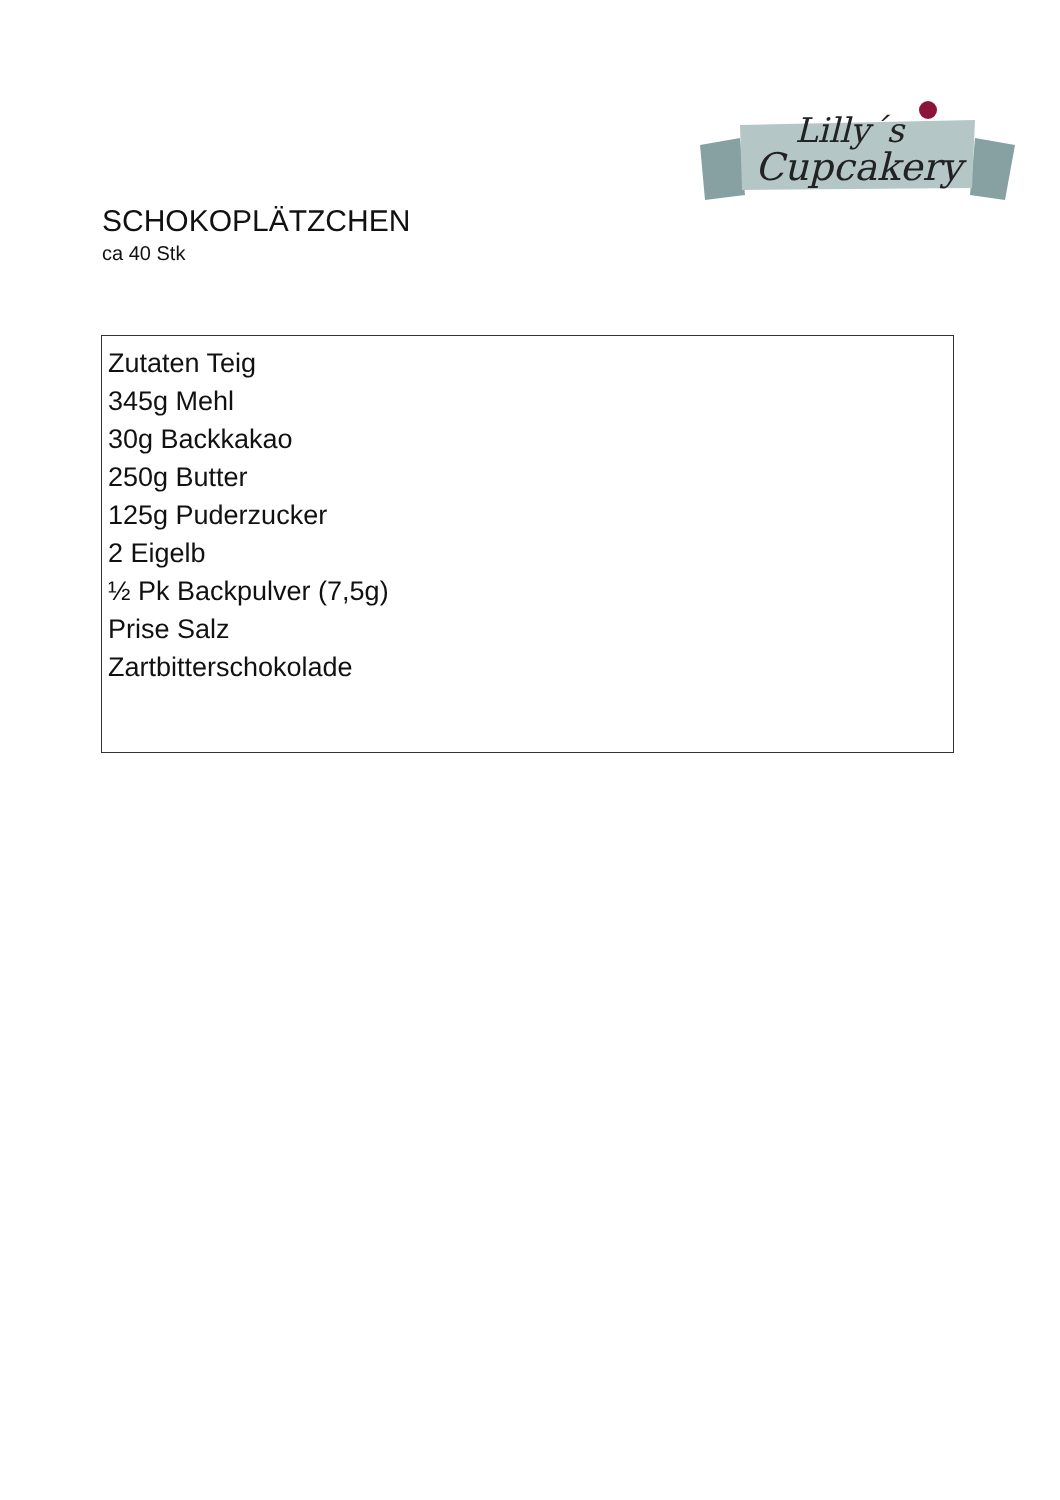Lilly´s
Cupcakery
SCHOKOPLÄTZCHEN
ca 40 Stk
Zutaten Teig
345g Mehl
30g Backkakao
250g Butter
125g Puderzucker
2 Eigelb
½ Pk Backpulver (7,5g)
Prise Salz
Zartbitterschokolade